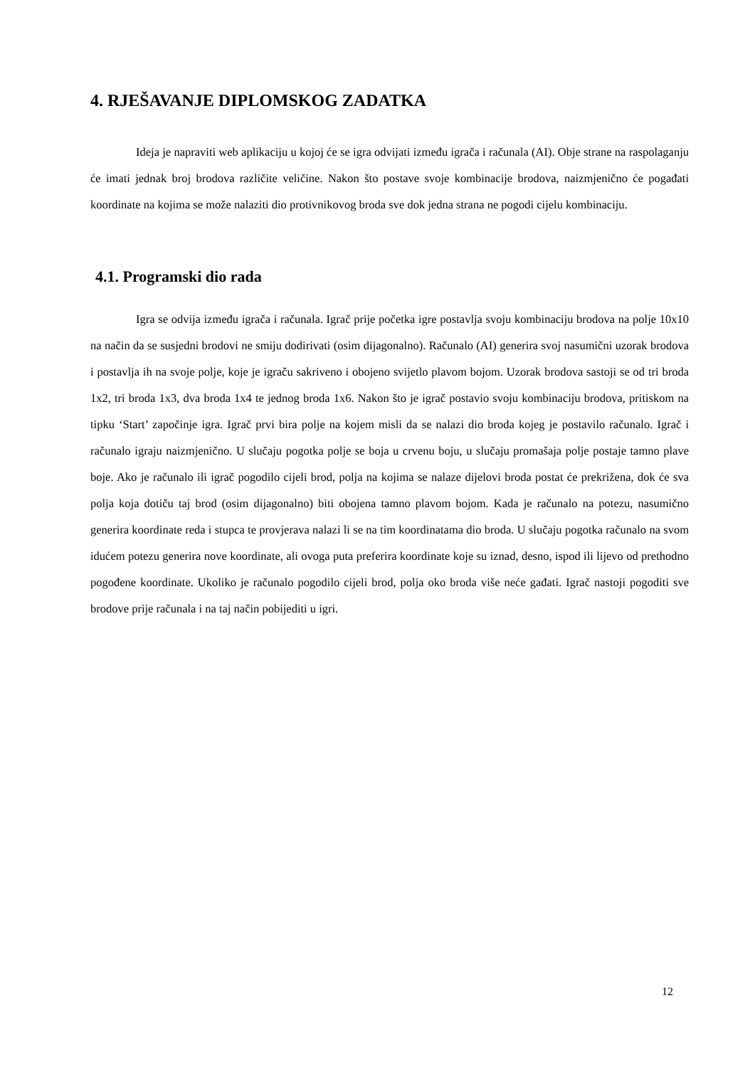4. RJEŠAVANJE DIPLOMSKOG ZADATKA
Ideja je napraviti web aplikaciju u kojoj će se igra odvijati između igrača i računala (AI). Obje strane na raspolaganju će imati jednak broj brodova različite veličine. Nakon što postave svoje kombinacije brodova, naizmjenično će pogađati koordinate na kojima se može nalaziti dio protivnikovog broda sve dok jedna strana ne pogodi cijelu kombinaciju.
4.1. Programski dio rada
Igra se odvija između igrača i računala. Igrač prije početka igre postavlja svoju kombinaciju brodova na polje 10x10 na način da se susjedni brodovi ne smiju dodirivati (osim dijagonalno). Računalo (AI) generira svoj nasumični uzorak brodova i postavlja ih na svoje polje, koje je igraču sakriveno i obojeno svijetlo plavom bojom. Uzorak brodova sastoji se od tri broda 1x2, tri broda 1x3, dva broda 1x4 te jednog broda 1x6. Nakon što je igrač postavio svoju kombinaciju brodova, pritiskom na tipku ‘Start’ započinje igra. Igrač prvi bira polje na kojem misli da se nalazi dio broda kojeg je postavilo računalo. Igrač i računalo igraju naizmjenično. U slučaju pogotka polje se boja u crvenu boju, u slučaju promašaja polje postaje tamno plave boje. Ako je računalo ili igrač pogodilo cijeli brod, polja na kojima se nalaze dijelovi broda postat će prekrižena, dok će sva polja koja dotiču taj brod (osim dijagonalno) biti obojena tamno plavom bojom. Kada je računalo na potezu, nasumično generira koordinate reda i stupca te provjerava nalazi li se na tim koordinatama dio broda. U slučaju pogotka računalo na svom idućem potezu generira nove koordinate, ali ovoga puta preferira koordinate koje su iznad, desno, ispod ili lijevo od prethodno pogođene koordinate. Ukoliko je računalo pogodilo cijeli brod, polja oko broda više neće gađati. Igrač nastoji pogoditi sve brodove prije računala i na taj način pobijediti u igri.
12